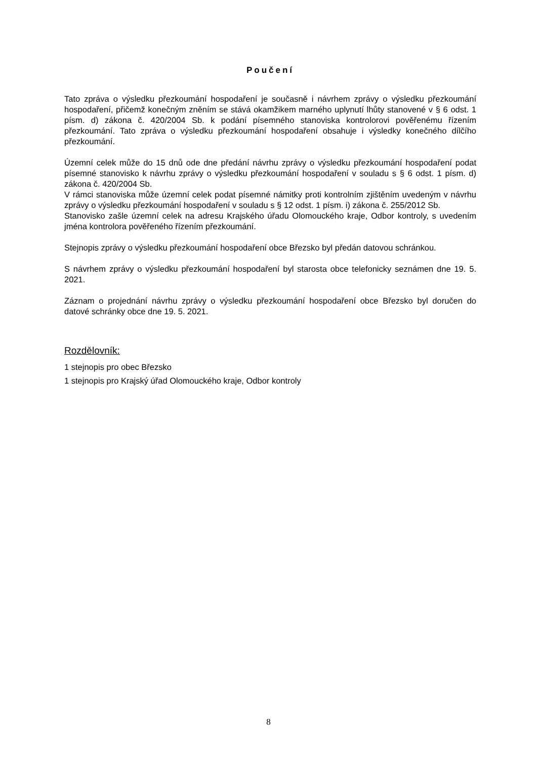Poučení
Tato zpráva o výsledku přezkoumání hospodaření je současně i návrhem zprávy o výsledku přezkoumání hospodaření, přičemž konečným zněním se stává okamžikem marného uplynutí lhůty stanovené v § 6 odst. 1 písm. d) zákona č. 420/2004 Sb. k podání písemného stanoviska kontrolorovi pověřenému řízením přezkoumání. Tato zpráva o výsledku přezkoumání hospodaření obsahuje i výsledky konečného dílčího přezkoumání.
Územní celek může do 15 dnů ode dne předání návrhu zprávy o výsledku přezkoumání hospodaření podat písemné stanovisko k návrhu zprávy o výsledku přezkoumání hospodaření v souladu s § 6 odst. 1 písm. d) zákona č. 420/2004 Sb.
V rámci stanoviska může územní celek podat písemné námitky proti kontrolním zjištěním uvedeným v návrhu zprávy o výsledku přezkoumání hospodaření v souladu s § 12 odst. 1 písm. i) zákona č. 255/2012 Sb.
Stanovisko zašle územní celek na adresu Krajského úřadu Olomouckého kraje, Odbor kontroly, s uvedením jména kontrolora pověřeného řízením přezkoumání.
Stejnopis zprávy o výsledku přezkoumání hospodaření obce Březsko byl předán datovou schránkou.
S návrhem zprávy o výsledku přezkoumání hospodaření byl starosta obce telefonicky seznámen dne 19. 5. 2021.
Záznam o projednání návrhu zprávy o výsledku přezkoumání hospodaření obce Březsko byl doručen do datové schránky obce dne 19. 5. 2021.
Rozdělovník:
1 stejnopis pro obec Březsko
1 stejnopis pro Krajský úřad Olomouckého kraje, Odbor kontroly
8